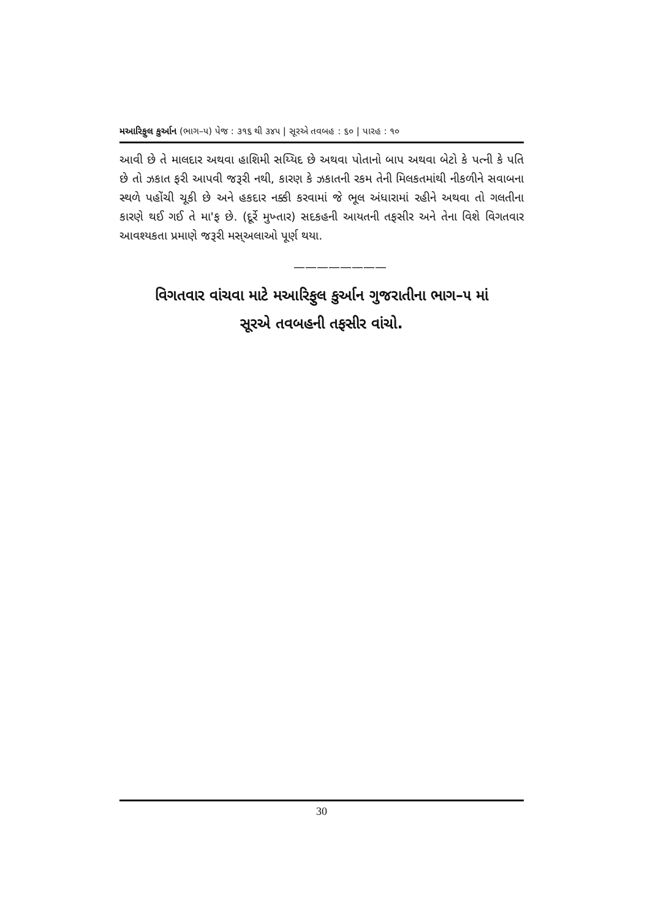મઆરિફુલ કુર્આન (ભાગ–૫) પેજ : ૩૧૬ થી ૩૪૫ | સૂરએ તવબહ : ૬૦ | પારહ : ૧૦
આવી છે તે માલદાર અથવા હાશિમી સય્યિદ છે અથવા પોતાનો બાપ અથવા બેટો કે પત્ની કે પતિ છે તો ઝકાત ફરી આપવી જરૂરી નથી, કારણ કે ઝકાતની રકમ તેની મિલકતમાંથી નીકળીને સવાબના સ્થળે પહોંચી ચૂકી છે અને હકદાર નક્કી કરવામાં જે ભૂલ અંધારામાં રહીને અથવા તો ગલતીના કારણે થઈ ગઈ તે મા'ફ છે. (દૂર્રે મુખ્તાર) સદકહની આયતની તફસીર અને તેના વિશે વિગતવાર આવશ્યકતા પ્રમાણે જરૂરી મસ્અલાઓ પૂર્ણ થયા.
————————
વિગતવાર વાંચવા માટે મઆરિફુલ કુર્આન ગુજરાતીના ભાગ–૫ માં
સૂરએ તવબહની તફસીર વાંચો.
30